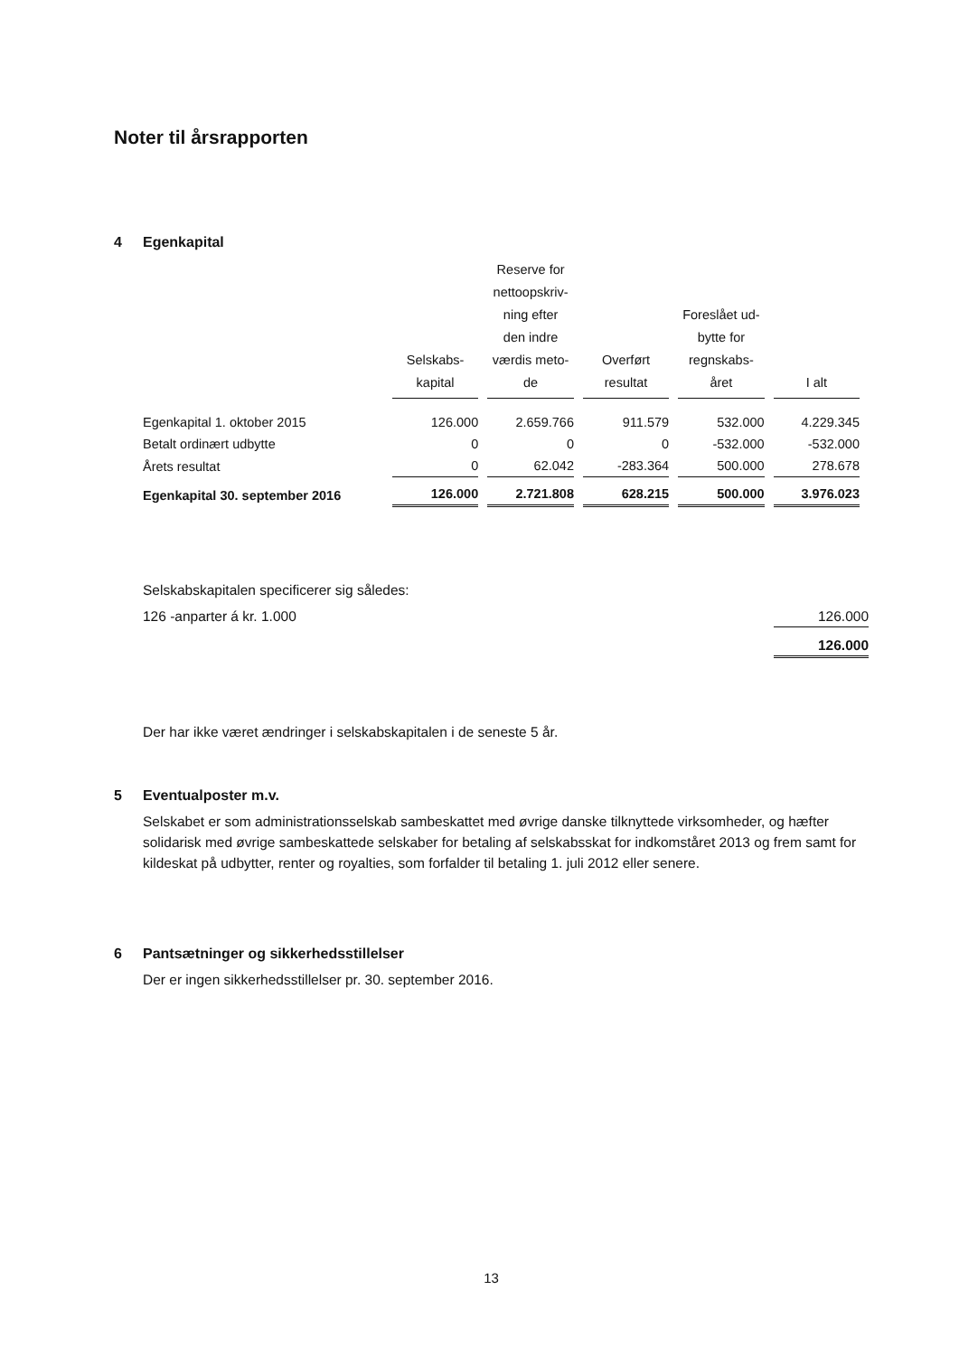Noter til årsrapporten
4 Egenkapital
| | Selskabs- kapital | Reserve for nettoopskriv- ning efter den indre værdis meto- de | Overført resultat | Foreslået ud- bytte for regnskabs- året | I alt |
| --- | --- | --- | --- | --- | --- |
| Egenkapital 1. oktober 2015 | 126.000 | 2.659.766 | 911.579 | 532.000 | 4.229.345 |
| Betalt ordinært udbytte | 0 | 0 | 0 | -532.000 | -532.000 |
| Årets resultat | 0 | 62.042 | -283.364 | 500.000 | 278.678 |
| Egenkapital 30. september 2016 | 126.000 | 2.721.808 | 628.215 | 500.000 | 3.976.023 |
Selskabskapitalen specificerer sig således:
126 -anparter á kr. 1.000 126.000
126.000
Der har ikke været ændringer i selskabskapitalen i de seneste 5 år.
5 Eventualposter m.v.
Selskabet er som administrationsselskab sambeskattet med øvrige danske tilknyttede virksomheder, og hæfter solidarisk med øvrige sambeskattede selskaber for betaling af selskabsskat for indkomståret 2013 og frem samt for kildeskat på udbytter, renter og royalties, som forfalder til betaling 1. juli 2012 eller senere.
6 Pantsætninger og sikkerhedsstillelser
Der er ingen sikkerhedsstillelser pr. 30. september 2016.
13